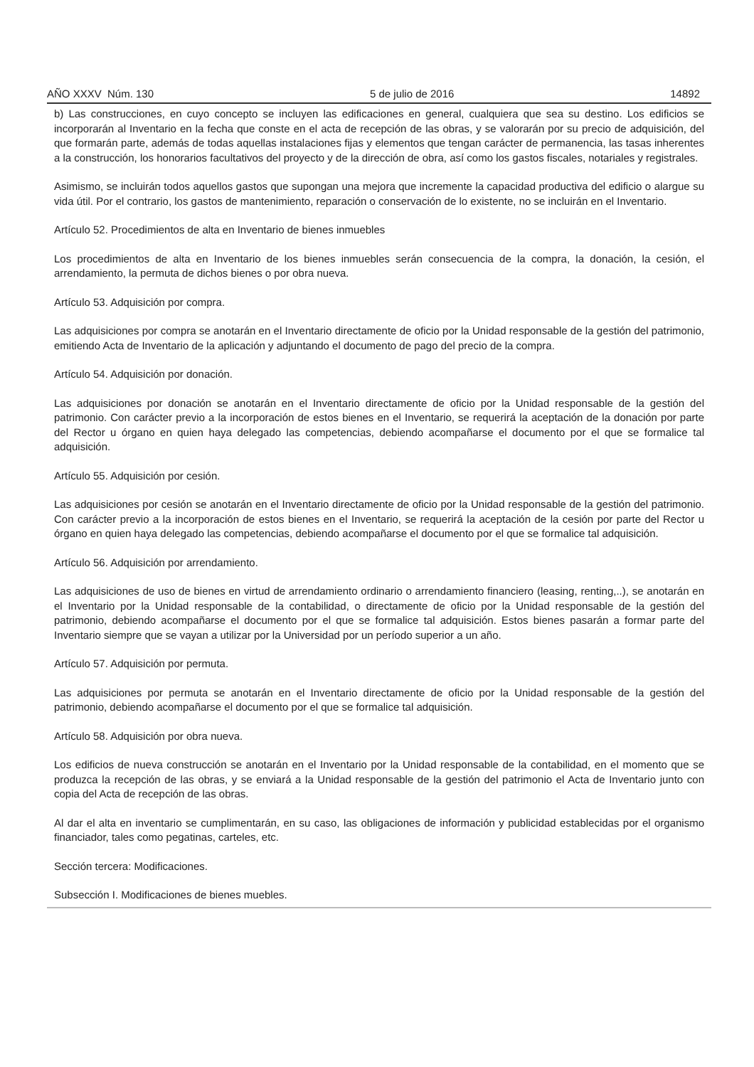AÑO XXXV Núm. 130 5 de julio de 2016 14892
b) Las construcciones, en cuyo concepto se incluyen las edificaciones en general, cualquiera que sea su destino. Los edificios se incorporarán al Inventario en la fecha que conste en el acta de recepción de las obras, y se valorarán por su precio de adquisición, del que formarán parte, además de todas aquellas instalaciones fijas y elementos que tengan carácter de permanencia, las tasas inherentes a la construcción, los honorarios facultativos del proyecto y de la dirección de obra, así como los gastos fiscales, notariales y registrales.
Asimismo, se incluirán todos aquellos gastos que supongan una mejora que incremente la capacidad productiva del edificio o alargue su vida útil. Por el contrario, los gastos de mantenimiento, reparación o conservación de lo existente, no se incluirán en el Inventario.
Artículo 52. Procedimientos de alta en Inventario de bienes inmuebles
Los procedimientos de alta en Inventario de los bienes inmuebles serán consecuencia de la compra, la donación, la cesión, el arrendamiento, la permuta de dichos bienes o por obra nueva.
Artículo 53. Adquisición por compra.
Las adquisiciones por compra se anotarán en el Inventario directamente de oficio por la Unidad responsable de la gestión del patrimonio, emitiendo Acta de Inventario de la aplicación y adjuntando el documento de pago del precio de la compra.
Artículo 54. Adquisición por donación.
Las adquisiciones por donación se anotarán en el Inventario directamente de oficio por la Unidad responsable de la gestión del patrimonio. Con carácter previo a la incorporación de estos bienes en el Inventario, se requerirá la aceptación de la donación por parte del Rector u órgano en quien haya delegado las competencias, debiendo acompañarse el documento por el que se formalice tal adquisición.
Artículo 55. Adquisición por cesión.
Las adquisiciones por cesión se anotarán en el Inventario directamente de oficio por la Unidad responsable de la gestión del patrimonio. Con carácter previo a la incorporación de estos bienes en el Inventario, se requerirá la aceptación de la cesión por parte del Rector u órgano en quien haya delegado las competencias, debiendo acompañarse el documento por el que se formalice tal adquisición.
Artículo 56. Adquisición por arrendamiento.
Las adquisiciones de uso de bienes en virtud de arrendamiento ordinario o arrendamiento financiero (leasing, renting,..), se anotarán en el Inventario por la Unidad responsable de la contabilidad, o directamente de oficio por la Unidad responsable de la gestión del patrimonio, debiendo acompañarse el documento por el que se formalice tal adquisición. Estos bienes pasarán a formar parte del Inventario siempre que se vayan a utilizar por la Universidad por un período superior a un año.
Artículo 57. Adquisición por permuta.
Las adquisiciones por permuta se anotarán en el Inventario directamente de oficio por la Unidad responsable de la gestión del patrimonio, debiendo acompañarse el documento por el que se formalice tal adquisición.
Artículo 58. Adquisición por obra nueva.
Los edificios de nueva construcción se anotarán en el Inventario por la Unidad responsable de la contabilidad, en el momento que se produzca la recepción de las obras, y se enviará a la Unidad responsable de la gestión del patrimonio el Acta de Inventario junto con copia del Acta de recepción de las obras.
Al dar el alta en inventario se cumplimentarán, en su caso, las obligaciones de información y publicidad establecidas por el organismo financiador, tales como pegatinas, carteles, etc.
Sección tercera: Modificaciones.
Subsección I. Modificaciones de bienes muebles.